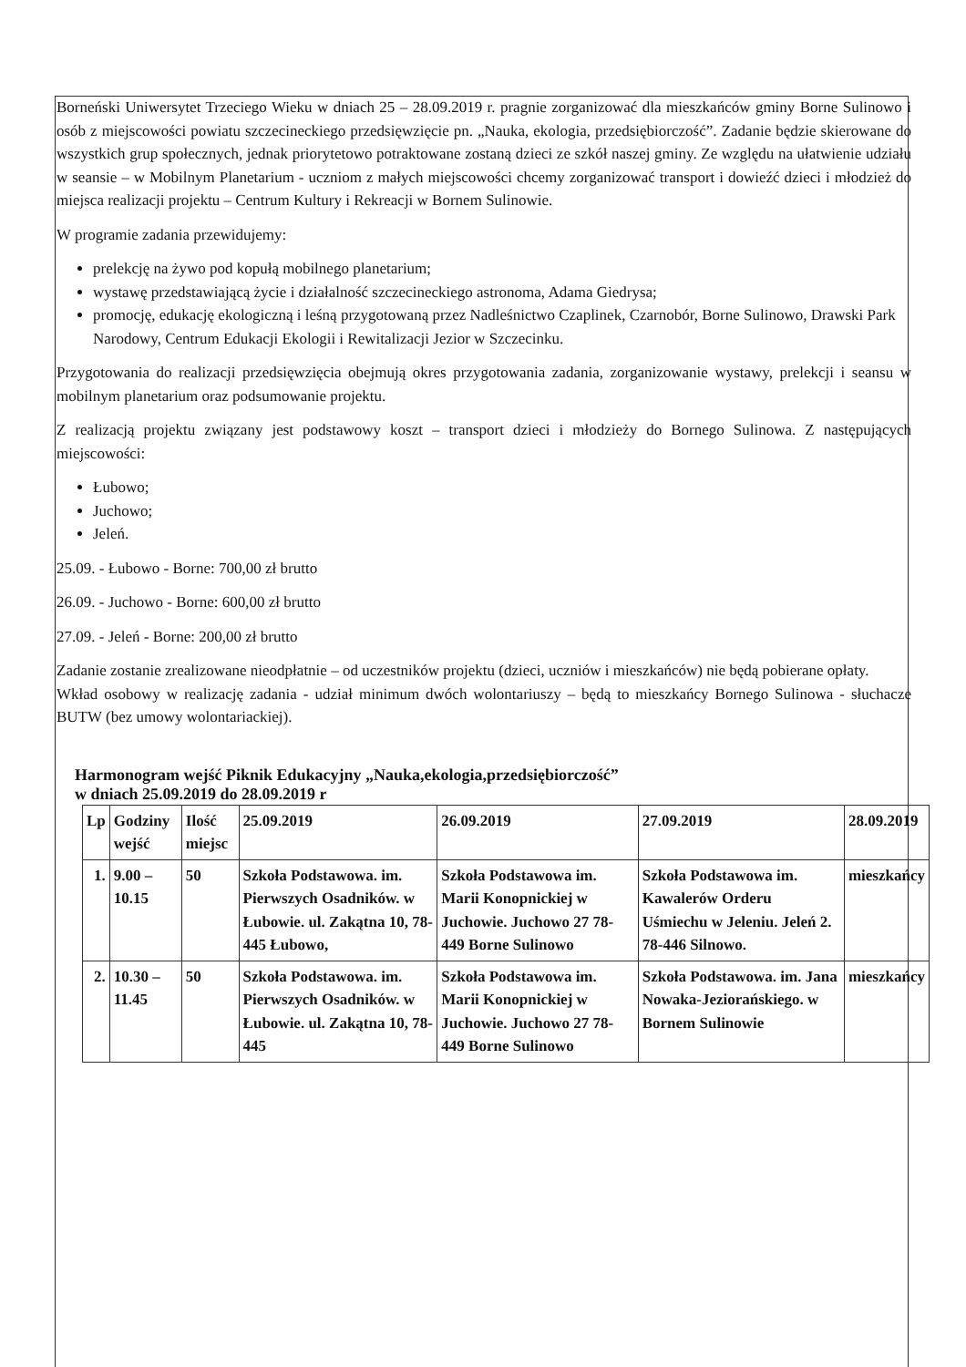Borneński Uniwersytet Trzeciego Wieku w dniach 25 – 28.09.2019 r. pragnie zorganizować dla mieszkańców gminy Borne Sulinowo i osób z miejscowości powiatu szczecineckiego przedsięwzięcie pn. „Nauka, ekologia, przedsiębiorczość”. Zadanie będzie skierowane do wszystkich grup społecznych, jednak priorytetowo potraktowane zostaną dzieci ze szkół naszej gminy. Ze względu na ułatwienie udziału w seansie – w Mobilnym Planetarium - uczniom z małych miejscowości chcemy zorganizować transport i dowieźć dzieci i młodzież do miejsca realizacji projektu – Centrum Kultury i Rekreacji w Bornem Sulinowie.
W programie zadania przewidujemy:
prelekcję na żywo pod kopułą mobilnego planetarium;
wystawę przedstawiającą życie i działalność szczecineckiego astronoma, Adama Giedrysa;
promocję, edukację ekologiczną i leśną przygotowaną przez Nadleśnictwo Czaplinek, Czarnobór, Borne Sulinowo, Drawski Park Narodowy, Centrum Edukacji Ekologii i Rewitalizacji Jezior w Szczecinku.
Przygotowania do realizacji przedsięwzięcia obejmują okres przygotowania zadania, zorganizowanie wystawy, prelekcji i seansu w mobilnym planetarium oraz podsumowanie projektu.
Z realizacją projektu związany jest podstawowy koszt – transport dzieci i młodzieży do Bornego Sulinowa. Z następujących miejscowości:
Łubowo;
Juchowo;
Jeleń.
25.09. - Łubowo - Borne: 700,00 zł brutto
26.09. - Juchowo - Borne: 600,00 zł brutto
27.09. - Jeleń - Borne: 200,00 zł brutto
Zadanie zostanie zrealizowane nieodpłatnie – od uczestników projektu (dzieci, uczniów i mieszkańców) nie będą pobierane opłaty.
Wkład osobowy w realizację zadania - udział minimum dwóch wolontariuszy – będą to mieszkańcy Bornego Sulinowa - słuchacze BUTW (bez umowy wolontariackiej).
Harmonogram wejść Piknik Edukacyjny „Nauka,ekologia,przedsiębiorczość”
w dniach 25.09.2019 do 28.09.2019 r
| Lp | Godziny wejść | Ilość miejsc | 25.09.2019 | 26.09.2019 | 27.09.2019 | 28.09.2019 |
| --- | --- | --- | --- | --- | --- | --- |
| 1. | 9.00 – 10.15 | 50 | Szkoła Podstawowa. im. Pierwszych Osadników. w Łubowie. ul. Zakątna 10, 78-445 Łubowo, | Szkoła Podstawowa im. Marii Konopnickiej w Juchowie. Juchowo 27 78-449 Borne Sulinowo | Szkoła Podstawowa im. Kawalerów Orderu Uśmiechu w Jeleniu. Jeleń 2. 78-446 Silnowo. | mieszkańcy |
| 2. | 10.30 – 11.45 | 50 | Szkoła Podstawowa. im. Pierwszych Osadników. w Łubowie. ul. Zakątna 10, 78-445 | Szkoła Podstawowa im. Marii Konopnickiej w Juchowie. Juchowo 27 78-449 Borne Sulinowo | Szkoła Podstawowa. im. Jana Nowaka-Jeziorańskiego. w Bornem Sulinowie | mieszkańcy |